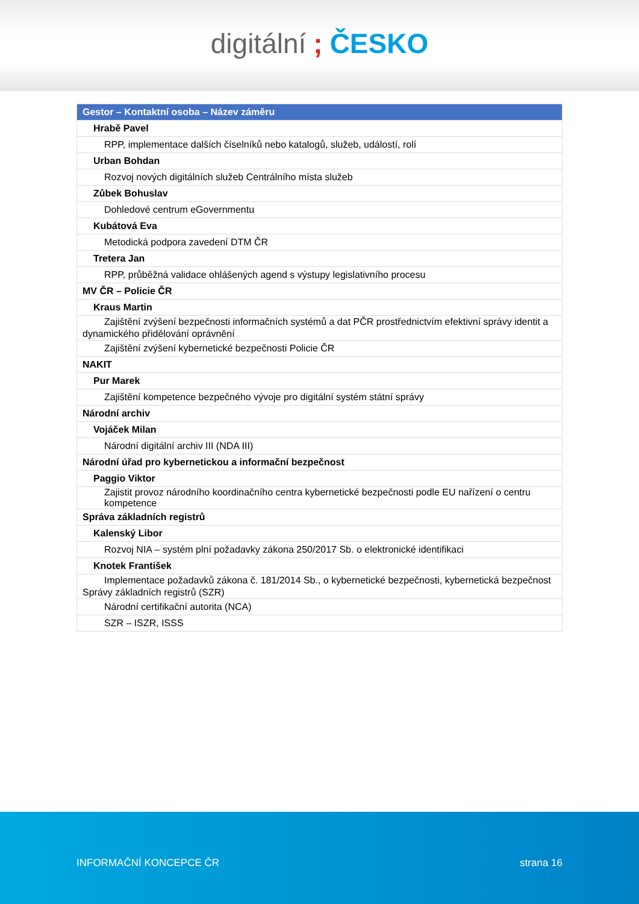digitální; ČESKO
| Gestor – Kontaktní osoba – Název záměru |
| --- |
| Hrabě Pavel |
| RPP, implementace dalších číselníků nebo katalogů, služeb, událostí, rolí |
| Urban Bohdan |
| Rozvoj nových digitálních služeb Centrálního místa služeb |
| Zůbek Bohuslav |
| Dohledové centrum eGovernmentu |
| Kubátová Eva |
| Metodická podpora zavedení DTM ČR |
| Tretera Jan |
| RPP, průběžná validace ohlášených agend s výstupy legislativního procesu |
| MV ČR – Policie ČR |
| Kraus Martin |
| Zajištění zvýšení bezpečnosti informačních systémů a dat PČR prostřednictvím efektivní správy identit a dynamického přidělování oprávnění |
| Zajištění zvýšení kybernetické bezpečnosti Policie ČR |
| NAKIT |
| Pur Marek |
| Zajištění kompetence bezpečného vývoje pro digitální systém státní správy |
| Národní archiv |
| Vojáček Milan |
| Národní digitální archiv III (NDA III) |
| Národní úřad pro kybernetickou a informační bezpečnost |
| Paggio Viktor |
| Zajistit provoz národního koordinačního centra kybernetické bezpečnosti podle EU nařízení o centru kompetence |
| Správa základních registrů |
| Kalenský Libor |
| Rozvoj NIA – systém plní požadavky zákona 250/2017 Sb. o elektronické identifikaci |
| Knotek František |
| Implementace požadavků zákona č. 181/2014 Sb., o kybernetické bezpečnosti, kybernetická bezpečnost Správy základních registrů (SZR) |
| Národní certifikační autorita (NCA) |
| SZR – ISZR, ISSS |
INFORMAČNÍ KONCEPCE ČR strana 16